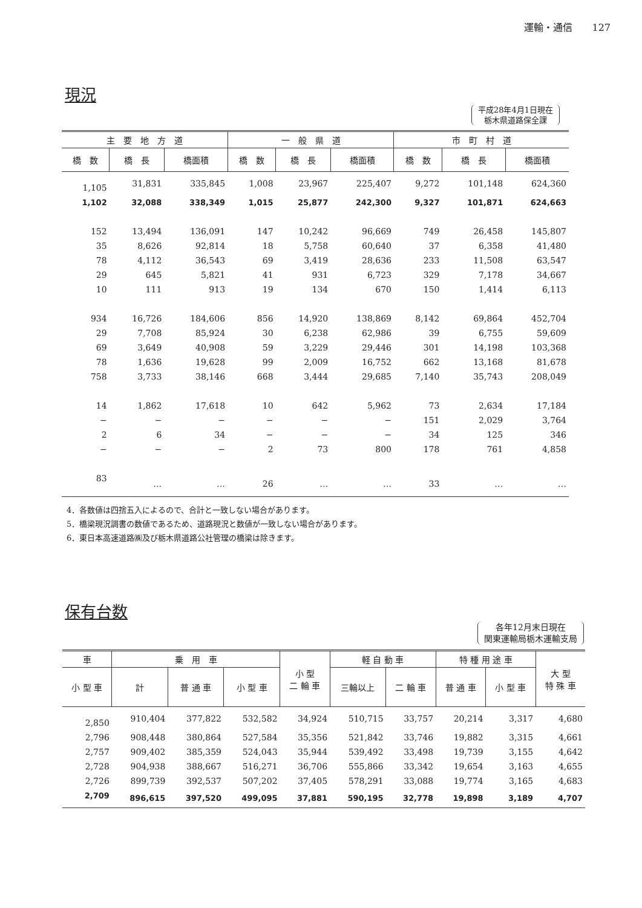運輸・通信　　127
現況
平成28年4月1日現在
栃木県道路保全課
| 主 要 地 方 道 | | | 一 般 県 道 | | | 市 町 村 道 | | |
| --- | --- | --- | --- | --- | --- | --- | --- | --- |
| 橋 数 | 橋 長 | 橋面積 | 橋 数 | 橋 長 | 橋面積 | 橋 数 | 橋 長 | 橋面積 |
| 1,105 | 31,831 | 335,845 | 1,008 | 23,967 | 225,407 | 9,272 | 101,148 | 624,360 |
| 1,102 | 32,088 | 338,349 | 1,015 | 25,877 | 242,300 | 9,327 | 101,871 | 624,663 |
| 152 | 13,494 | 136,091 | 147 | 10,242 | 96,669 | 749 | 26,458 | 145,807 |
| 35 | 8,626 | 92,814 | 18 | 5,758 | 60,640 | 37 | 6,358 | 41,480 |
| 78 | 4,112 | 36,543 | 69 | 3,419 | 28,636 | 233 | 11,508 | 63,547 |
| 29 | 645 | 5,821 | 41 | 931 | 6,723 | 329 | 7,178 | 34,667 |
| 10 | 111 | 913 | 19 | 134 | 670 | 150 | 1,414 | 6,113 |
| 934 | 16,726 | 184,606 | 856 | 14,920 | 138,869 | 8,142 | 69,864 | 452,704 |
| 29 | 7,708 | 85,924 | 30 | 6,238 | 62,986 | 39 | 6,755 | 59,609 |
| 69 | 3,649 | 40,908 | 59 | 3,229 | 29,446 | 301 | 14,198 | 103,368 |
| 78 | 1,636 | 19,628 | 99 | 2,009 | 16,752 | 662 | 13,168 | 81,678 |
| 758 | 3,733 | 38,146 | 668 | 3,444 | 29,685 | 7,140 | 35,743 | 208,049 |
| 14 | 1,862 | 17,618 | 10 | 642 | 5,962 | 73 | 2,634 | 17,184 |
| − | − | − | − | − | − | 151 | 2,029 | 3,764 |
| 2 | 6 | 34 | − | − | − | 34 | 125 | 346 |
| − | − | − | 2 | 73 | 800 | 178 | 761 | 4,858 |
| 83 | … | … | 26 | … | … | 33 | … | … |
4．各数値は四捨五入によるので、合計と一致しない場合があります。
5．橋梁現況調書の数値であるため、道路現況と数値が一致しない場合があります。
6．東日本高速道路㈱及び栃木県道路公社管理の橋梁は除きます。
保有台数
各年12月末日現在
関東運輸局栃木運輸支局
| 車 | 乗 用 車 | | | 小 型 二 輪 車 | 軽 自 動 車 | | 特 種 用 途 車 | | 大 型 特 殊 車 |
| --- | --- | --- | --- | --- | --- | --- | --- | --- | --- |
| 小 型 車 | 計 | 普 通 車 | 小 型 車 | | 三輪以上 | 二 輪 車 | 普 通 車 | 小 型 車 | |
| 2,850 | 910,404 | 377,822 | 532,582 | 34,924 | 510,715 | 33,757 | 20,214 | 3,317 | 4,680 |
| 2,796 | 908,448 | 380,864 | 527,584 | 35,356 | 521,842 | 33,746 | 19,882 | 3,315 | 4,661 |
| 2,757 | 909,402 | 385,359 | 524,043 | 35,944 | 539,492 | 33,498 | 19,739 | 3,155 | 4,642 |
| 2,728 | 904,938 | 388,667 | 516,271 | 36,706 | 555,866 | 33,342 | 19,654 | 3,163 | 4,655 |
| 2,726 | 899,739 | 392,537 | 507,202 | 37,405 | 578,291 | 33,088 | 19,774 | 3,165 | 4,683 |
| 2,709 | 896,615 | 397,520 | 499,095 | 37,881 | 590,195 | 32,778 | 19,898 | 3,189 | 4,707 |